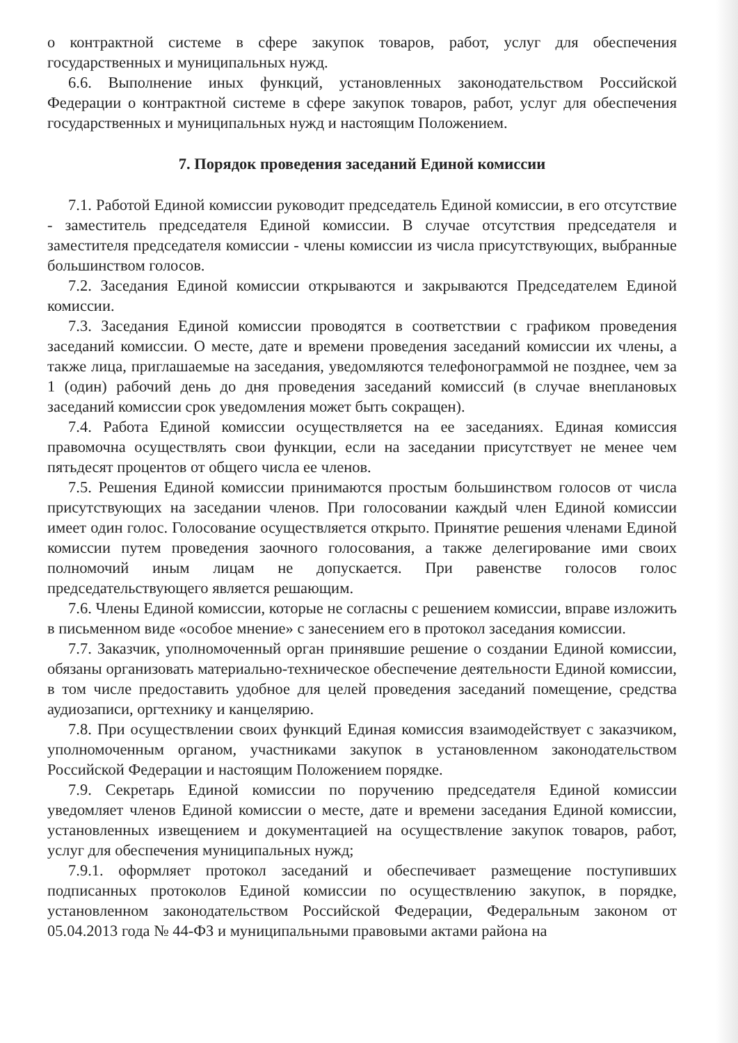о контрактной системе в сфере закупок товаров, работ, услуг для обеспечения государственных и муниципальных нужд.
6.6. Выполнение иных функций, установленных законодательством Российской Федерации о контрактной системе в сфере закупок товаров, работ, услуг для обеспечения государственных и муниципальных нужд и настоящим Положением.
7. Порядок проведения заседаний Единой комиссии
7.1. Работой Единой комиссии руководит председатель Единой комиссии, в его отсутствие - заместитель председателя Единой комиссии. В случае отсутствия председателя и заместителя председателя комиссии - члены комиссии из числа присутствующих, выбранные большинством голосов.
7.2. Заседания Единой комиссии открываются и закрываются Председателем Единой комиссии.
7.3. Заседания Единой комиссии проводятся в соответствии с графиком проведения заседаний комиссии. О месте, дате и времени проведения заседаний комиссии их члены, а также лица, приглашаемые на заседания, уведомляются телефонограммой не позднее, чем за 1 (один) рабочий день до дня проведения заседаний комиссий (в случае внеплановых заседаний комиссии срок уведомления может быть сокращен).
7.4. Работа Единой комиссии осуществляется на ее заседаниях. Единая комиссия правомочна осуществлять свои функции, если на заседании присутствует не менее чем пятьдесят процентов от общего числа ее членов.
7.5. Решения Единой комиссии принимаются простым большинством голосов от числа присутствующих на заседании членов. При голосовании каждый член Единой комиссии имеет один голос. Голосование осуществляется открыто. Принятие решения членами Единой комиссии путем проведения заочного голосования, а также делегирование ими своих полномочий иным лицам не допускается. При равенстве голосов голос председательствующего является решающим.
7.6. Члены Единой комиссии, которые не согласны с решением комиссии, вправе изложить в письменном виде «особое мнение» с занесением его в протокол заседания комиссии.
7.7. Заказчик, уполномоченный орган принявшие решение о создании Единой комиссии, обязаны организовать материально-техническое обеспечение деятельности Единой комиссии, в том числе предоставить удобное для целей проведения заседаний помещение, средства аудиозаписи, оргтехнику и канцелярию.
7.8. При осуществлении своих функций Единая комиссия взаимодействует с заказчиком, уполномоченным органом, участниками закупок в установленном законодательством Российской Федерации и настоящим Положением порядке.
7.9. Секретарь Единой комиссии по поручению председателя Единой комиссии уведомляет членов Единой комиссии о месте, дате и времени заседания Единой комиссии, установленных извещением и документацией на осуществление закупок товаров, работ, услуг для обеспечения муниципальных нужд;
7.9.1. оформляет протокол заседаний и обеспечивает размещение поступивших подписанных протоколов Единой комиссии по осуществлению закупок, в порядке, установленном законодательством Российской Федерации, Федеральным законом от 05.04.2013 года № 44-ФЗ и муниципальными правовыми актами района на